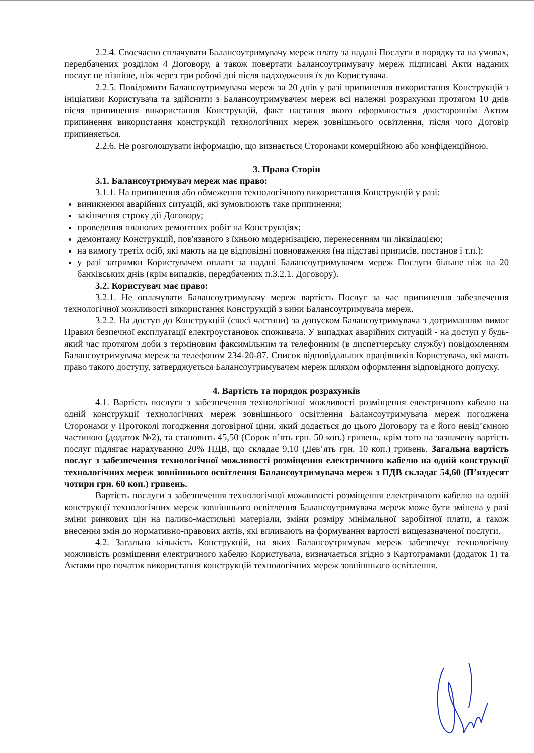2.2.4. Своєчасно сплачувати Балансоутримувачу мереж плату за надані Послуги в порядку та на умовах, передбачених розділом 4 Договору, а також повертати Балансоутримувачу мереж підписані Акти наданих послуг не пізніше, ніж через три робочі дні після надходження їх до Користувача.
2.2.5. Повідомити Балансоутримувача мереж за 20 днів у разі припинення використання Конструкцій з ініціативи Користувача та здійснити з Балансоутримувачем мереж всі належні розрахунки протягом 10 днів після припинення використання Конструкцій, факт настання якого оформлюється двостороннім Актом припинення використання конструкцій технологічних мереж зовнішнього освітлення, після чого Договір припиняється.
2.2.6. Не розголошувати інформацію, що визнається Сторонами комерційною або конфіденційною.
3. Права Сторін
3.1. Балансоутримувач мереж має право:
3.1.1. На припинення або обмеження технологічного використання Конструкцій у разі:
виникнення аварійних ситуацій, які зумовлюють таке припинення;
закінчення строку дії Договору;
проведення планових ремонтних робіт на Конструкціях;
демонтажу Конструкцій, пов'язаного з їхньою модернізацією, перенесенням чи ліквідацією;
на вимогу третіх осіб, які мають на це відповідні повноваження (на підставі приписів, постанов і т.п.);
у разі затримки Користувачем оплати за надані Балансоутримувачем мереж Послуги більше ніж на 20 банківських днів (крім випадків, передбачених п.3.2.1. Договору).
3.2. Користувач має право:
3.2.1. Не оплачувати Балансоутримувачу мереж вартість Послуг за час припинення забезпечення технологічної можливості використання Конструкцій з вини Балансоутримувача мереж.
3.2.2. На доступ до Конструкцій (своєї частини) за допуском Балансоутримувача з дотриманням вимог Правил безпечної експлуатації електроустановок споживача. У випадках аварійних ситуацій - на доступ у будь-який час протягом доби з терміновим факсимільним та телефонним (в диспетчерську службу) повідомленням Балансоутримувача мереж за телефоном 234-20-87. Список відповідальних працівників Користувача, які мають право такого доступу, затверджується Балансоутримувачем мереж шляхом оформлення відповідного допуску.
4. Вартість та порядок розрахунків
4.1. Вартість послуги з забезпечення технологічної можливості розміщення електричного кабелю на одній конструкції технологічних мереж зовнішнього освітлення Балансоутримувача мереж погоджена Сторонами у Протоколі погодження договірної ціни, який додається до цього Договору та є його невід’ємною частиною (додаток №2), та становить 45,50 (Сорок п’ять грн. 50 коп.) гривень, крім того на зазначену вартість послуг підлягає нарахуванню 20% ПДВ, що складає 9,10 (Дев’ять грн. 10 коп.) гривень. Загальна вартість послуг з забезпечення технологічної можливості розміщення електричного кабелю на одній конструкції технологічних мереж зовнішнього освітлення Балансоутримувача мереж з ПДВ складає 54,60 (П’ятдесят чотири грн. 60 коп.) гривень.
Вартість послуги з забезпечення технологічної можливості розміщення електричного кабелю на одній конструкції технологічних мереж зовнішнього освітлення Балансоутримувача мереж може бути змінена у разі зміни ринкових цін на паливо-мастильні матеріали, зміни розміру мінімальної заробітної плати, а також внесення змін до нормативно-правових актів, які впливають на формування вартості вищезазначеної послуги.
4.2. Загальна кількість Конструкцій, на яких Балансоутримувач мереж забезпечує технологічну можливість розміщення електричного кабелю Користувача, визначається згідно з Картограмами (додаток 1) та Актами про початок використання конструкцій технологічних мереж зовнішнього освітлення.